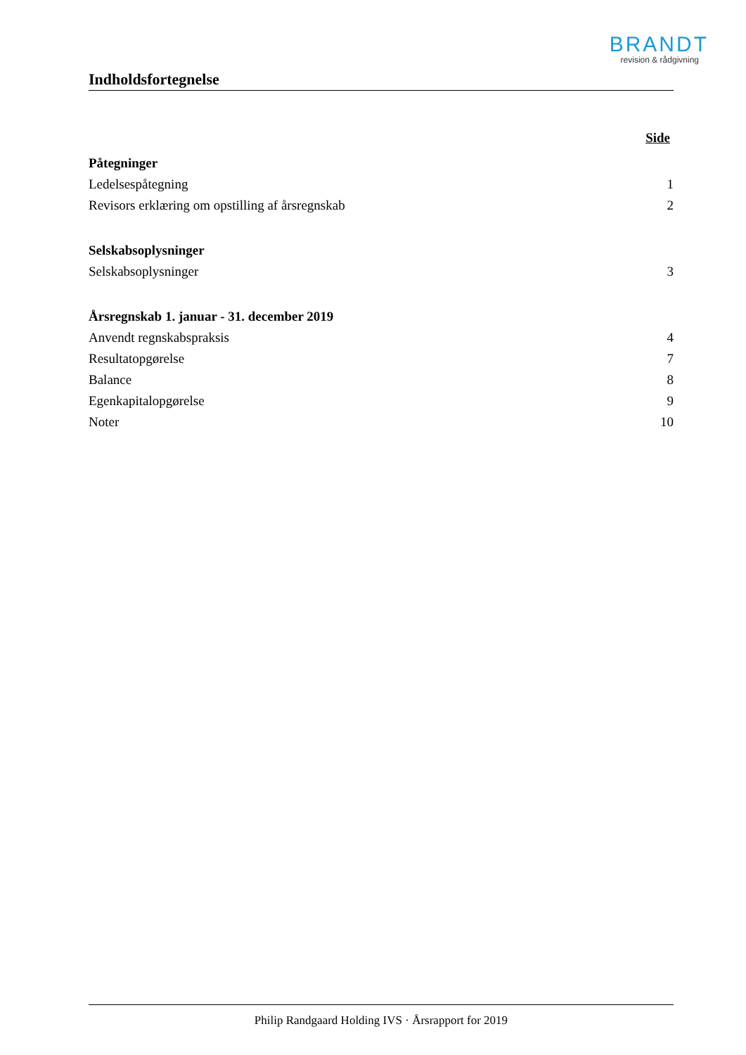BRANDT
revision & rådgivning
Indholdsfortegnelse
Side
Påtegninger
Ledelsespåtegning 1
Revisors erklæring om opstilling af årsregnskab 2
Selskabsoplysninger
Selskabsoplysninger 3
Årsregnskab 1. januar - 31. december 2019
Anvendt regnskabspraksis 4
Resultatopgørelse 7
Balance 8
Egenkapitalopgørelse 9
Noter 10
Philip Randgaard Holding IVS · Årsrapport for 2019